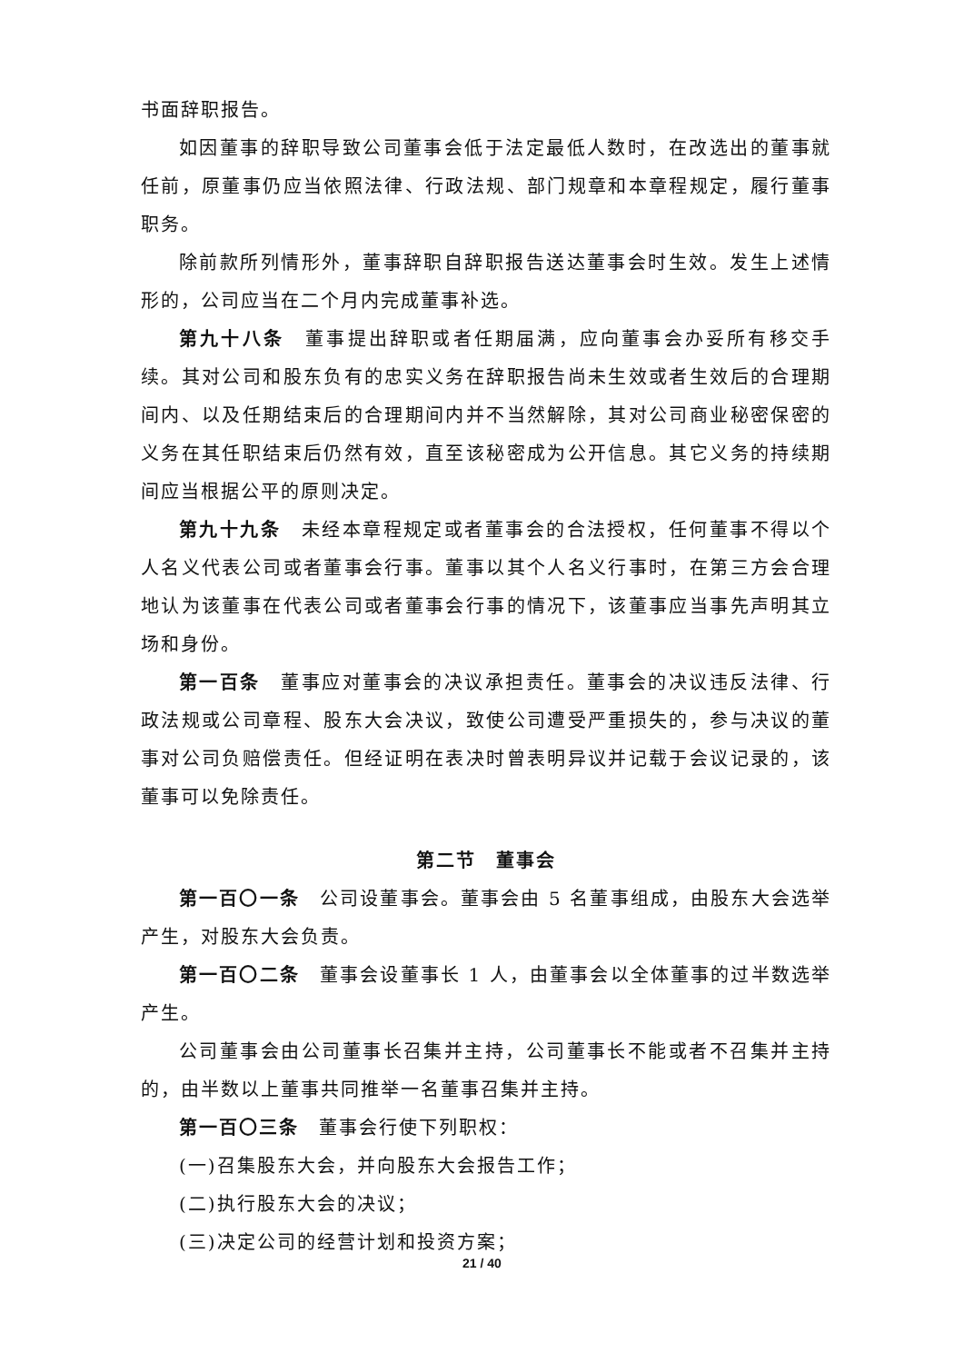书面辞职报告。
如因董事的辞职导致公司董事会低于法定最低人数时，在改选出的董事就任前，原董事仍应当依照法律、行政法规、部门规章和本章程规定，履行董事职务。
除前款所列情形外，董事辞职自辞职报告送达董事会时生效。发生上述情形的，公司应当在二个月内完成董事补选。
第九十八条　董事提出辞职或者任期届满，应向董事会办妥所有移交手续。其对公司和股东负有的忠实义务在辞职报告尚未生效或者生效后的合理期间内、以及任期结束后的合理期间内并不当然解除，其对公司商业秘密保密的义务在其任职结束后仍然有效，直至该秘密成为公开信息。其它义务的持续期间应当根据公平的原则决定。
第九十九条　未经本章程规定或者董事会的合法授权，任何董事不得以个人名义代表公司或者董事会行事。董事以其个人名义行事时，在第三方会合理地认为该董事在代表公司或者董事会行事的情况下，该董事应当事先声明其立场和身份。
第一百条　董事应对董事会的决议承担责任。董事会的决议违反法律、行政法规或公司章程、股东大会决议，致使公司遭受严重损失的，参与决议的董事对公司负赔偿责任。但经证明在表决时曾表明异议并记载于会议记录的，该董事可以免除责任。
第二节　董事会
第一百〇一条　公司设董事会。董事会由 5 名董事组成，由股东大会选举产生，对股东大会负责。
第一百〇二条　董事会设董事长 1 人，由董事会以全体董事的过半数选举产生。
公司董事会由公司董事长召集并主持，公司董事长不能或者不召集并主持的，由半数以上董事共同推举一名董事召集并主持。
第一百〇三条　董事会行使下列职权：
(一)召集股东大会，并向股东大会报告工作；
(二)执行股东大会的决议；
(三)决定公司的经营计划和投资方案；
21 / 40